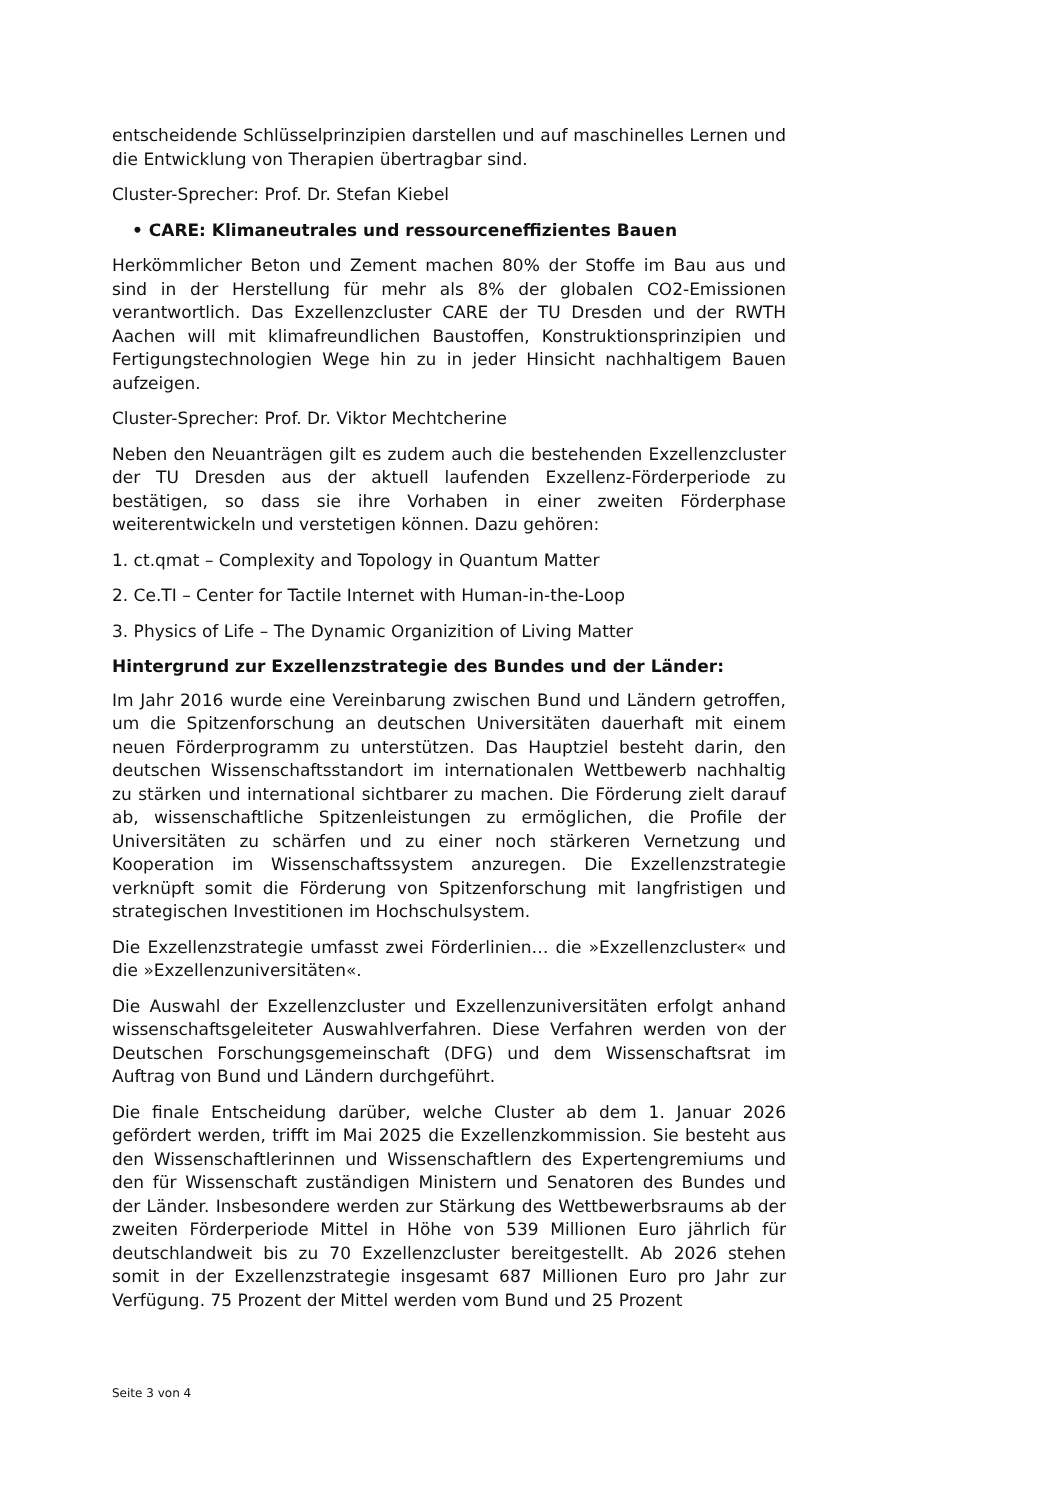entscheidende Schlüsselprinzipien darstellen und auf maschinelles Lernen und die Entwicklung von Therapien übertragbar sind.
Cluster-Sprecher: Prof. Dr. Stefan Kiebel
• CARE: Klimaneutrales und ressourceneffizientes Bauen
Herkömmlicher Beton und Zement machen 80% der Stoffe im Bau aus und sind in der Herstellung für mehr als 8% der globalen CO2-Emissionen verantwortlich. Das Exzellenzcluster CARE der TU Dresden und der RWTH Aachen will mit klimafreundlichen Baustoffen, Konstruktionsprinzipien und Fertigungstechnologien Wege hin zu in jeder Hinsicht nachhaltigem Bauen aufzeigen.
Cluster-Sprecher: Prof. Dr. Viktor Mechtcherine
Neben den Neuanträgen gilt es zudem auch die bestehenden Exzellenzcluster der TU Dresden aus der aktuell laufenden Exzellenz-Förderperiode zu bestätigen, so dass sie ihre Vorhaben in einer zweiten Förderphase weiterentwickeln und verstetigen können. Dazu gehören:
1. ct.qmat – Complexity and Topology in Quantum Matter
2. Ce.TI – Center for Tactile Internet with Human-in-the-Loop
3. Physics of Life – The Dynamic Organizition of Living Matter
Hintergrund zur Exzellenzstrategie des Bundes und der Länder:
Im Jahr 2016 wurde eine Vereinbarung zwischen Bund und Ländern getroffen, um die Spitzenforschung an deutschen Universitäten dauerhaft mit einem neuen Förderprogramm zu unterstützen. Das Hauptziel besteht darin, den deutschen Wissenschaftsstandort im internationalen Wettbewerb nachhaltig zu stärken und international sichtbarer zu machen. Die Förderung zielt darauf ab, wissenschaftliche Spitzenleistungen zu ermöglichen, die Profile der Universitäten zu schärfen und zu einer noch stärkeren Vernetzung und Kooperation im Wissenschaftssystem anzuregen. Die Exzellenzstrategie verknüpft somit die Förderung von Spitzenforschung mit langfristigen und strategischen Investitionen im Hochschulsystem.
Die Exzellenzstrategie umfasst zwei Förderlinien… die »Exzellenzcluster« und die »Exzellenzuniversitäten«.
Die Auswahl der Exzellenzcluster und Exzellenzuniversitäten erfolgt anhand wissenschaftsgeleiteter Auswahlverfahren. Diese Verfahren werden von der Deutschen Forschungsgemeinschaft (DFG) und dem Wissenschaftsrat im Auftrag von Bund und Ländern durchgeführt.
Die finale Entscheidung darüber, welche Cluster ab dem 1. Januar 2026 gefördert werden, trifft im Mai 2025 die Exzellenzkommission. Sie besteht aus den Wissenschaftlerinnen und Wissenschaftlern des Expertengremiums und den für Wissenschaft zuständigen Ministern und Senatoren des Bundes und der Länder. Insbesondere werden zur Stärkung des Wettbewerbsraums ab der zweiten Förderperiode Mittel in Höhe von 539 Millionen Euro jährlich für deutschlandweit bis zu 70 Exzellenzcluster bereitgestellt. Ab 2026 stehen somit in der Exzellenzstrategie insgesamt 687 Millionen Euro pro Jahr zur Verfügung. 75 Prozent der Mittel werden vom Bund und 25 Prozent
Seite 3 von 4